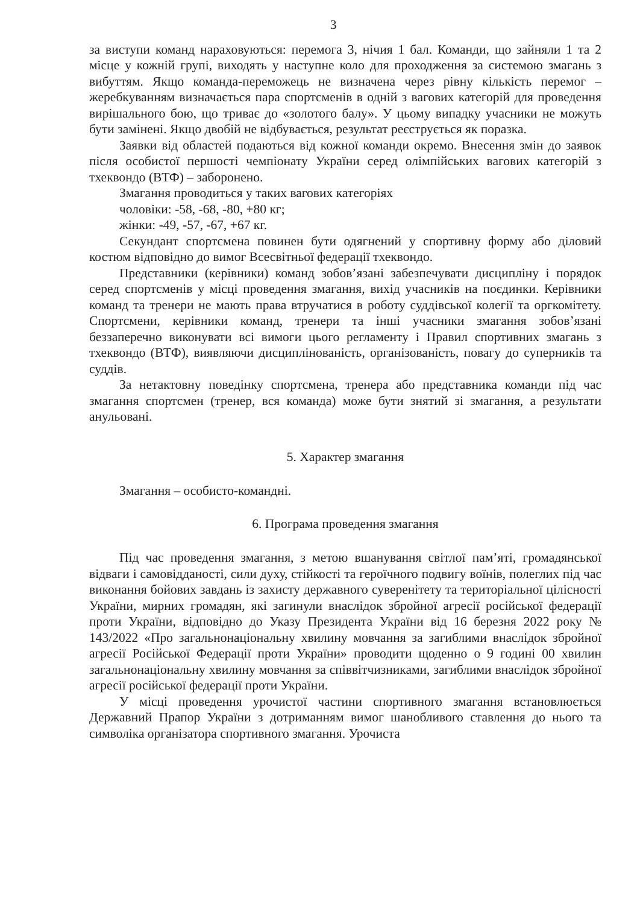3
за виступи команд нараховуються: перемога 3, нічия 1 бал. Команди, що зайняли 1 та 2 місце у кожній групі, виходять у наступне коло для проходження за системою змагань з вибуттям. Якщо команда-переможець не визначена через рівну кількість перемог – жеребкуванням визначається пара спортсменів в одній з вагових категорій для проведення вирішального бою, що триває до «золотого балу». У цьому випадку учасники не можуть бути замінені. Якщо двобій не відбувається, результат реєструється як поразка.
Заявки від областей подаються від кожної команди окремо. Внесення змін до заявок після особистої першості чемпіонату України серед олімпійських вагових категорій з тхеквондо (ВТФ) – заборонено.
Змагання проводиться у таких вагових категоріях
чоловіки: -58, -68, -80, +80 кг;
жінки: -49, -57, -67, +67 кг.
Секундант спортсмена повинен бути одягнений у спортивну форму або діловий костюм відповідно до вимог Всесвітньої федерації тхеквондо.
Представники (керівники) команд зобов’язані забезпечувати дисципліну і порядок серед спортсменів у місці проведення змагання, вихід учасників на поєдинки. Керівники команд та тренери не мають права втручатися в роботу суддівської колегії та оргкомітету. Спортсмени, керівники команд, тренери та інші учасники змагання зобов’язані беззаперечно виконувати всі вимоги цього регламенту і Правил спортивних змагань з тхеквондо (ВТФ), виявляючи дисциплінованість, організованість, повагу до суперників та суддів.
За нетактовну поведінку спортсмена, тренера або представника команди під час змагання спортсмен (тренер, вся команда) може бути знятий зі змагання, а результати анульовані.
5. Характер змагання
Змагання – особисто-командні.
6. Програма проведення змагання
Під час проведення змагання, з метою вшанування світлої пам’яті, громадянської відваги і самовідданості, сили духу, стійкості та героїчного подвигу воїнів, полеглих під час виконання бойових завдань із захисту державного суверенітету та територіальної цілісності України, мирних громадян, які загинули внаслідок збройної агресії російської федерації проти України, відповідно до Указу Президента України від 16 березня 2022 року № 143/2022 «Про загальнонаціональну хвилину мовчання за загиблими внаслідок збройної агресії Російської Федерації проти України» проводити щоденно о 9 годині 00 хвилин загальнонаціональну хвилину мовчання за співвітчизниками, загиблими внаслідок збройної агресії російської федерації проти України.
У місці проведення урочистої частини спортивного змагання встановлюється Державний Прапор України з дотриманням вимог шанобливого ставлення до нього та символіка організатора спортивного змагання. Урочиста